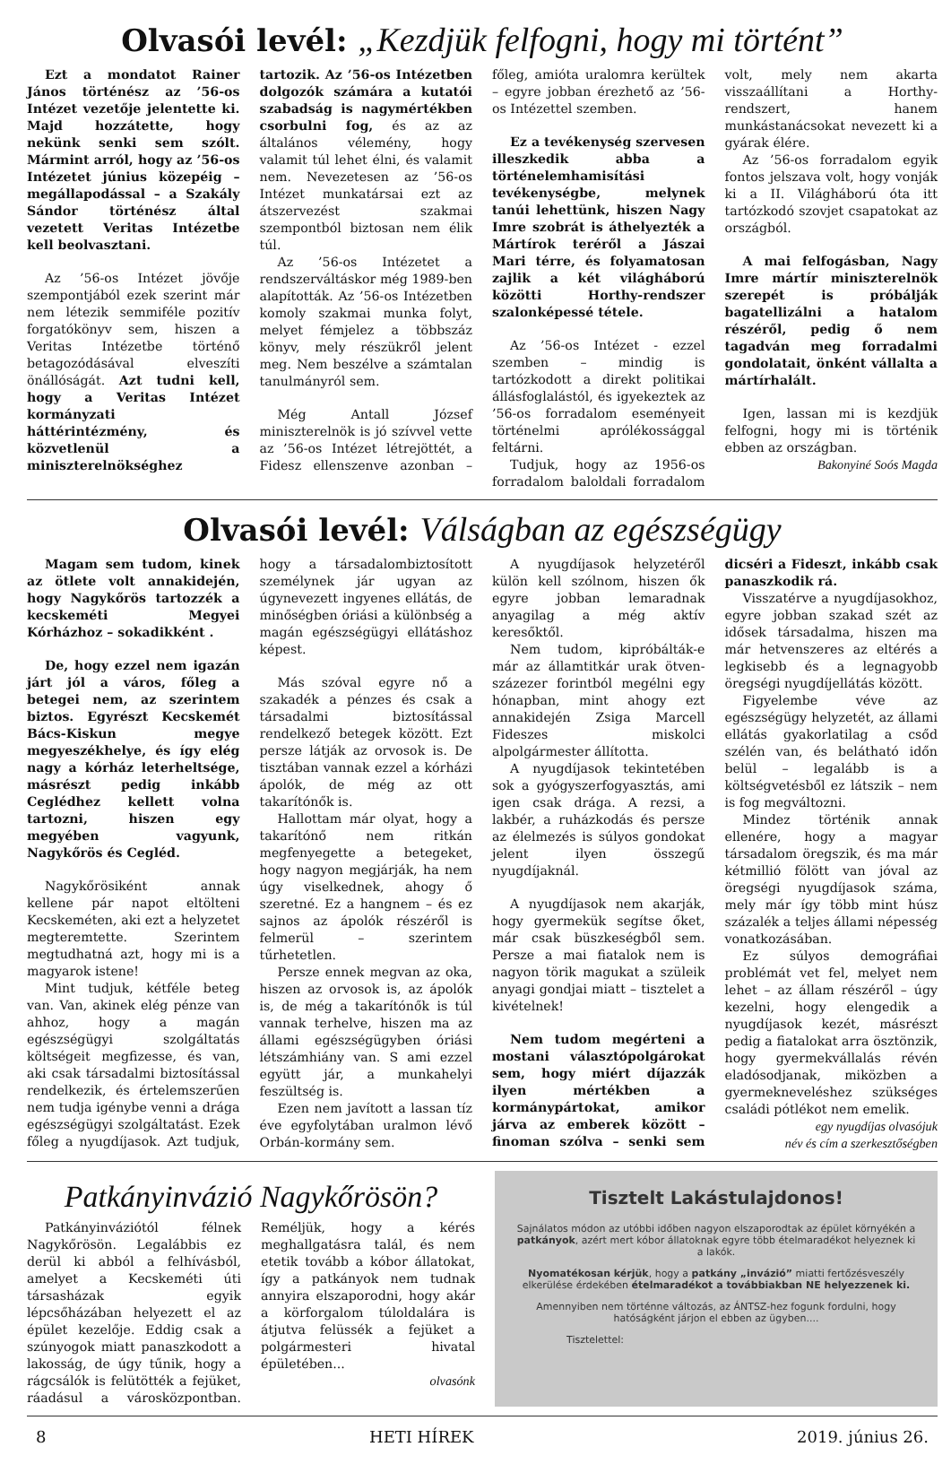Olvasói levél: „Kezdjük felfogni, hogy mi történt”
Ezt a mondatot Rainer János történész az ’56-os Intézet vezetője jelentette ki. Majd hozzátette, hogy nekünk senki sem szólt. Mármint arról, hogy az ’56-os Intézetet június közepéig – megállapodással – a Szakály Sándor történész által vezetett Veritas Intézetbe kell beolvasztani.
Az ’56-os Intézet jövője szempontjából ezek szerint már nem létezik semmiféle pozitív forgatókönyv sem, hiszen a Veritas Intézetbe történő betagozódásával elveszíti önállóságát. Azt tudni kell, hogy a Veritas Intézet kormányzati háttérintézmény, és közvetlenül a miniszterelnökséghez tartozik. Az ’56-os Intézetben dolgozók számára a kutatói szabadság is nagymértékben csorbulni fog, és az az általános vélemény, hogy valamit túl lehet élni, és valamit nem. Nevezetesen az ’56-os Intézet munkatársai ezt az átszervezést szakmai szempontból biztosan nem élik túl.
Az ’56-os Intézetet a rendszerváltáskor még 1989-ben alapították. Az ’56-os Intézetben komoly szakmai munka folyt, melyet fémjelez a többszáz könyv, mely részükről jelent meg. Nem beszélve a számtalan tanulmányról sem.
Még Antall József miniszterelnök is jó szívvel vette az ’56-os Intézet létrejöttét, a Fidesz ellenszenve azonban – főleg, amióta uralomra kerültek – egyre jobban érezhető az ’56-os Intézettel szemben.
Ez a tevékenység szervesen illeszkedik abba a történelemhamisítási tevékenységbe, melynek tanúi lehettünk, hiszen Nagy Imre szobrát is áthelyezték a Mártírok teréről a Jászai Mari térre, és folyamatosan zajlik a két világháború közötti Horthy-rendszer szalonképessé tétele.
Az ’56-os Intézet - ezzel szemben – mindig is tartózkodott a direkt politikai állásfoglalástól, és igyekeztek az ’56-os forradalom eseményeit történelmi aprólékossággal feltárni.
Tudjuk, hogy az 1956-os forradalom baloldali forradalom volt, mely nem akarta visszaállítani a Horthy-rendszert, hanem munkástanácsokat nevezett ki a gyárak élére.
Az ’56-os forradalom egyik fontos jelszava volt, hogy vonják ki a II. Világháború óta itt tartózkodó szovjet csapatokat az országból.
A mai felfogásban, Nagy Imre mártír miniszterelnök szerepét is próbálják bagatellizálni a hatalom részéről, pedig ő nem tagadván meg forradalmi gondolatait, önként vállalta a mártírhalált.
Igen, lassan mi is kezdjük felfogni, hogy mi is történik ebben az országban.
Bakonyiné Soós Magda
Olvasói levél: Válságban az egészségügy
Magam sem tudom, kinek az ötlete volt annakidején, hogy Nagykőrös tartozzék a kecskeméti Megyei Kórházhoz – sokadikként .
De, hogy ezzel nem igazán járt jól a város, főleg a betegei nem, az szerintem biztos. Egyrészt Kecskemét Bács-Kiskun megye megyeszékhelye, és így elég nagy a kórház leterheltsége, másrészt pedig inkább Ceglédhez kellett volna tartozni, hiszen egy megyében vagyunk, Nagykőrös és Cegléd.
Nagykőrösiként annak kellene pár napot eltölteni Kecskeméten, aki ezt a helyzetet megteremtette. Szerintem megtudhatná azt, hogy mi is a magyarok istene!
Mint tudjuk, kétféle beteg van. Van, akinek elég pénze van ahhoz, hogy a magán egészségügyi szolgáltatás költségeit megfizesse, és van, aki csak társadalmi biztosítással rendelkezik, és értelemszerűen nem tudja igénybe venni a drága egészségügyi szolgáltatást. Ezek főleg a nyugdíjasok. Azt tudjuk, hogy a társadalombiztosított személynek jár ugyan az úgynevezett ingyenes ellátás, de minőségben óriási a különbség a magán egészségügyi ellátáshoz képest.
Más szóval egyre nő a szakadék a pénzes és csak a társadalmi biztosítással rendelkező betegek között. Ezt persze látják az orvosok is. De tisztában vannak ezzel a kórházi ápolók, de még az ott takarítónők is.
Hallottam már olyat, hogy a takarítónő nem ritkán megfenyegette a betegeket, hogy nagyon megjárják, ha nem úgy viselkednek, ahogy ő szeretné. Ez a hangnem – és ez sajnos az ápolók részéről is felmerül – szerintem tűrhetetlen.
Persze ennek megvan az oka, hiszen az orvosok is, az ápolók is, de még a takarítónők is túl vannak terhelve, hiszen ma az állami egészségügyben óriási létszámhiány van. S ami ezzel együtt jár, a munkahelyi feszültség is.
Ezen nem javított a lassan tíz éve egyfolytában uralmon lévő Orbán-kormány sem.
A nyugdíjasok helyzetéről külön kell szólnom, hiszen ők egyre jobban lemaradnak anyagilag a még aktív keresőktől.
Nem tudom, kipróbálták-e már az államtitkár urak ötven-százezer forintból megélni egy hónapban, mint ahogy ezt annakidején Zsiga Marcell Fideszes miskolci alpolgármester állította.
A nyugdíjasok tekintetében sok a gyógyszerfogyasztás, ami igen csak drága. A rezsi, a lakbér, a ruházkodás és persze az élelmezés is súlyos gondokat jelent ilyen összegű nyugdíjaknál.
A nyugdíjasok nem akarják, hogy gyermekük segítse őket, már csak büszkeségből sem. Persze a mai fiatalok nem is nagyon törik magukat a szüleik anyagi gondjai miatt – tisztelet a kivételnek!
Nem tudom megérteni a mostani választópolgárokat sem, hogy miért díjazzák ilyen mértékben a kormánypártokat, amikor járva az emberek között – finoman szólva – senki sem dicséri a Fideszt, inkább csak panaszkodik rá.
Visszatérve a nyugdíjasokhoz, egyre jobban szakad szét az idősek társadalma, hiszen ma már hetvenszeres az eltérés a legkisebb és a legnagyobb öregségi nyugdíjellátás között.
Figyelembe véve az egészségügy helyzetét, az állami ellátás gyakorlatilag a csőd szélén van, és belátható időn belül – legalább is a költségvetésből ez látszik – nem is fog megváltozni.
Mindez történik annak ellenére, hogy a magyar társadalom öregszik, és ma már kétmillió fölött van jóval az öregségi nyugdíjasok száma, mely már így több mint húsz százalék a teljes állami népesség vonatkozásában.
Ez súlyos demográfiai problémát vet fel, melyet nem lehet – az állam részéről – úgy kezelni, hogy elengedik a nyugdíjasok kezét, másrészt pedig a fiatalokat arra ösztönzik, hogy gyermekvállalás révén eladósodjanak, miközben a gyermekneveléshez szükséges családi pótlékot nem emelik.
egy nyugdíjas olvasójuk
név és cím a szerkesztőségben
Patkányinvázió Nagykőrösön?
Patkányinváziótól félnek Nagykőrösön. Legalábbis ez derül ki abból a felhívásból, amelyet a Kecskeméti úti társasházak egyik lépcsőházában helyezett el az épület kezelője. Eddig csak a szúnyogok miatt panaszkodott a lakosság, de úgy tűnik, hogy a rágcsálók is felütötték a fejüket, ráadásul a városközpontban. Reméljük, hogy a kérés meghallgatásra talál, és nem etetik tovább a kóbor állatokat, így a patkányok nem tudnak annyira elszaporodni, hogy akár a körforgalom túloldalára is átjutva felüssék a fejüket a polgármesteri hivatal épületében...
olvasónk
Tisztelt Lakástulajdonos!
Sajnálatos módon az utóbbi időben nagyon elszaporodtak az épület környékén a patkányok, azért mert kóbor állatoknak egyre több ételmaradékot helyeznek ki a lakók.
Nyomatékosan kérjük, hogy a patkány „invázió” miatti fertőzésveszély elkerülése érdekében ételmaradékot a továbbiakban NE helyezzenek ki.
Amennyiben nem történne változás, az ÁNTSZ-hez fogunk fordulni, hogy hatóságként járjon el ebben az ügyben....
Tisztelettel:
8 HETI HÍREK 2019. június 26.